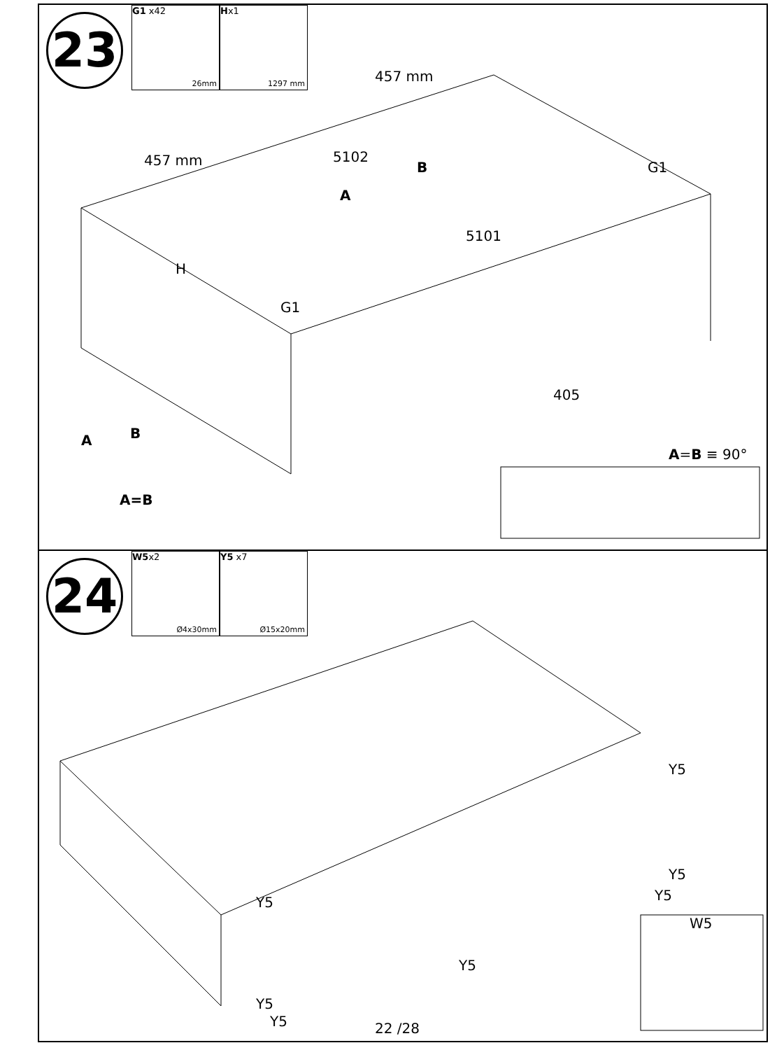23
G1 x42
26mm
Hx1
1297 mm
457 mm
457 mm 5102
B G1
A
5101
H
G1
405
A B
A=B
A=B ≡ 90°
24
W5x2
Ø4x30mm
Y5 x7
Ø15x20mm
Y5
Y5
Y5 Y5
W5
Y5
Y5
Y5 22 /28